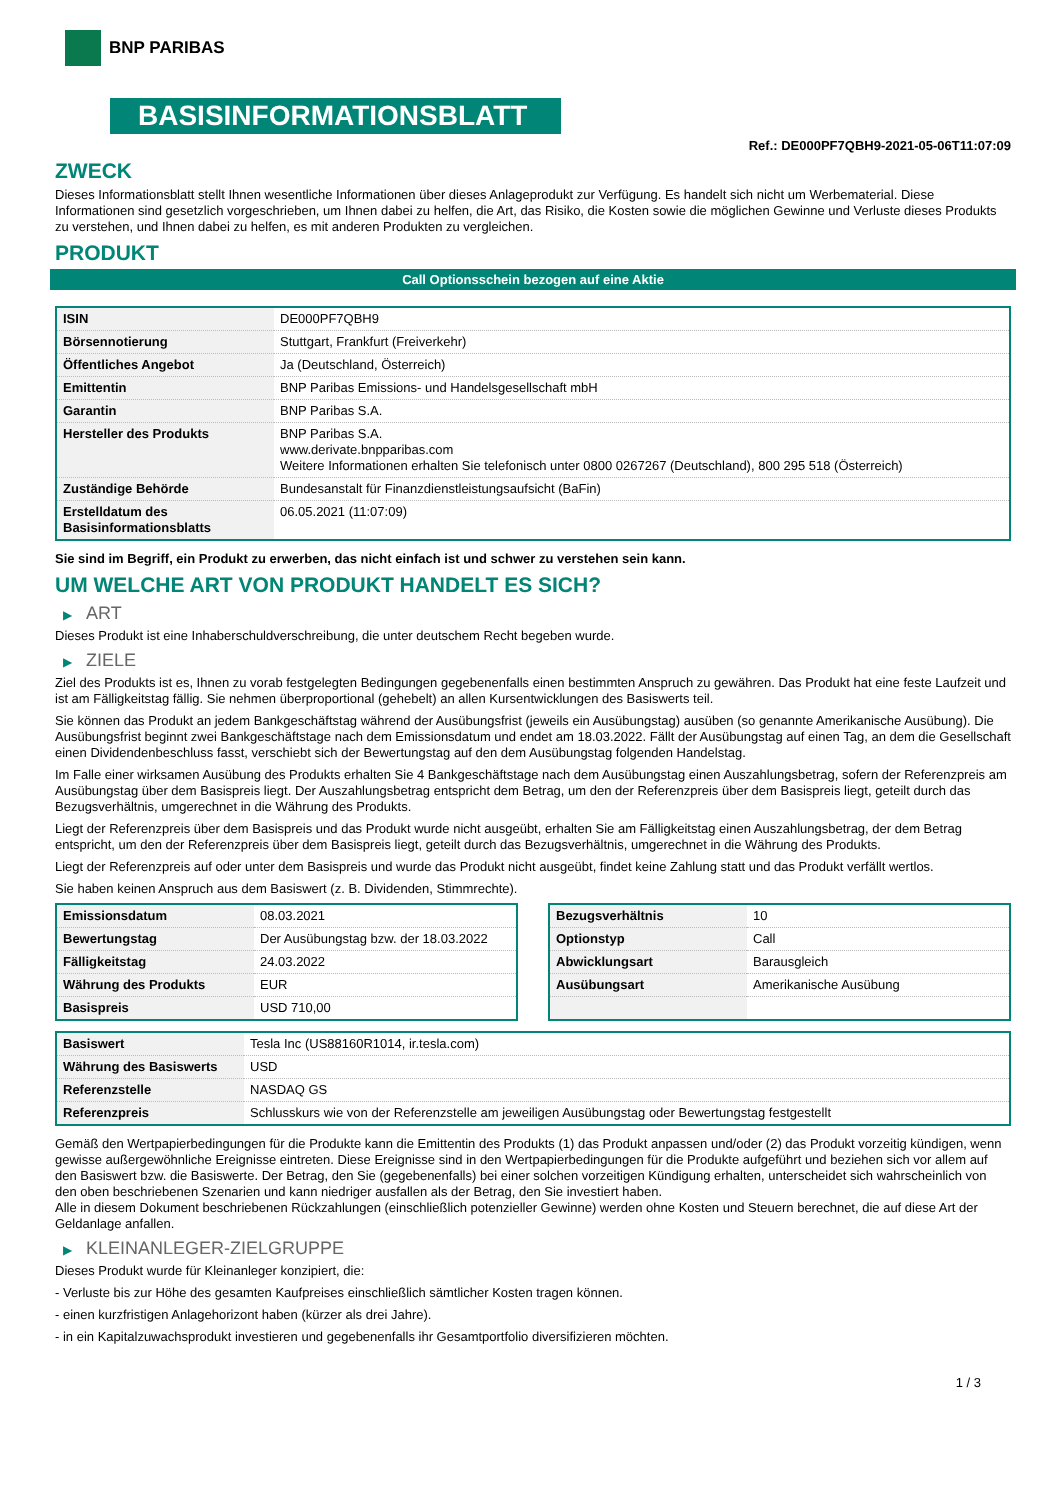BNP PARIBAS
BASISINFORMATIONSBLATT
Ref.: DE000PF7QBH9-2021-05-06T11:07:09
ZWECK
Dieses Informationsblatt stellt Ihnen wesentliche Informationen über dieses Anlageprodukt zur Verfügung. Es handelt sich nicht um Werbematerial. Diese Informationen sind gesetzlich vorgeschrieben, um Ihnen dabei zu helfen, die Art, das Risiko, die Kosten sowie die möglichen Gewinne und Verluste dieses Produkts zu verstehen, und Ihnen dabei zu helfen, es mit anderen Produkten zu vergleichen.
PRODUKT
Call Optionsschein bezogen auf eine Aktie
| ISIN | DE000PF7QBH9 |
| Börsennotierung | Stuttgart, Frankfurt (Freiverkehr) |
| Öffentliches Angebot | Ja (Deutschland, Österreich) |
| Emittentin | BNP Paribas Emissions- und Handelsgesellschaft mbH |
| Garantin | BNP Paribas S.A. |
| Hersteller des Produkts | BNP Paribas S.A. www.derivate.bnpparibas.com Weitere Informationen erhalten Sie telefonisch unter 0800 0267267 (Deutschland), 800 295 518 (Österreich) |
| Zuständige Behörde | Bundesanstalt für Finanzdienstleistungsaufsicht (BaFin) |
| Erstelldatum des Basisinformationsblatts | 06.05.2021 (11:07:09) |
Sie sind im Begriff, ein Produkt zu erwerben, das nicht einfach ist und schwer zu verstehen sein kann.
UM WELCHE ART VON PRODUKT HANDELT ES SICH?
▶ ART
Dieses Produkt ist eine Inhaberschuldverschreibung, die unter deutschem Recht begeben wurde.
▶ ZIELE
Ziel des Produkts ist es, Ihnen zu vorab festgelegten Bedingungen gegebenenfalls einen bestimmten Anspruch zu gewähren. Das Produkt hat eine feste Laufzeit und ist am Fälligkeitstag fällig. Sie nehmen überproportional (gehebelt) an allen Kursentwicklungen des Basiswerts teil.
Sie können das Produkt an jedem Bankgeschäftstag während der Ausübungsfrist (jeweils ein Ausübungstag) ausüben (so genannte Amerikanische Ausübung). Die Ausübungsfrist beginnt zwei Bankgeschäftstage nach dem Emissionsdatum und endet am 18.03.2022. Fällt der Ausübungstag auf einen Tag, an dem die Gesellschaft einen Dividendenbeschluss fasst, verschiebt sich der Bewertungstag auf den dem Ausübungstag folgenden Handelstag.
Im Falle einer wirksamen Ausübung des Produkts erhalten Sie 4 Bankgeschäftstage nach dem Ausübungstag einen Auszahlungsbetrag, sofern der Referenzpreis am Ausübungstag über dem Basispreis liegt. Der Auszahlungsbetrag entspricht dem Betrag, um den der Referenzpreis über dem Basispreis liegt, geteilt durch das Bezugsverhältnis, umgerechnet in die Währung des Produkts.
Liegt der Referenzpreis über dem Basispreis und das Produkt wurde nicht ausgeübt, erhalten Sie am Fälligkeitstag einen Auszahlungsbetrag, der dem Betrag entspricht, um den der Referenzpreis über dem Basispreis liegt, geteilt durch das Bezugsverhältnis, umgerechnet in die Währung des Produkts.
Liegt der Referenzpreis auf oder unter dem Basispreis und wurde das Produkt nicht ausgeübt, findet keine Zahlung statt und das Produkt verfällt wertlos.
Sie haben keinen Anspruch aus dem Basiswert (z. B. Dividenden, Stimmrechte).
| Emissionsdatum | 08.03.2021 |
| Bewertungstag | Der Ausübungstag bzw. der 18.03.2022 |
| Fälligkeitstag | 24.03.2022 |
| Währung des Produkts | EUR |
| Basispreis | USD 710,00 |
| Bezugsverhältnis | 10 |
| Optionstyp | Call |
| Abwicklungsart | Barausgleich |
| Ausübungsart | Amerikanische Ausübung |
| Basiswert | Tesla Inc (US88160R1014, ir.tesla.com) |
| Währung des Basiswerts | USD |
| Referenzstelle | NASDAQ GS |
| Referenzpreis | Schlusskurs wie von der Referenzstelle am jeweiligen Ausübungstag oder Bewertungstag festgestellt |
Gemäß den Wertpapierbedingungen für die Produkte kann die Emittentin des Produkts (1) das Produkt anpassen und/oder (2) das Produkt vorzeitig kündigen, wenn gewisse außergewöhnliche Ereignisse eintreten. Diese Ereignisse sind in den Wertpapierbedingungen für die Produkte aufgeführt und beziehen sich vor allem auf den Basiswert bzw. die Basiswerte. Der Betrag, den Sie (gegebenenfalls) bei einer solchen vorzeitigen Kündigung erhalten, unterscheidet sich wahrscheinlich von den oben beschriebenen Szenarien und kann niedriger ausfallen als der Betrag, den Sie investiert haben.
Alle in diesem Dokument beschriebenen Rückzahlungen (einschließlich potenzieller Gewinne) werden ohne Kosten und Steuern berechnet, die auf diese Art der Geldanlage anfallen.
▶ KLEINANLEGER-ZIELGRUPPE
Dieses Produkt wurde für Kleinanleger konzipiert, die:
- Verluste bis zur Höhe des gesamten Kaufpreises einschließlich sämtlicher Kosten tragen können.
- einen kurzfristigen Anlagehorizont haben (kürzer als drei Jahre).
- in ein Kapitalzuwachsprodukt investieren und gegebenenfalls ihr Gesamtportfolio diversifizieren möchten.
1 / 3